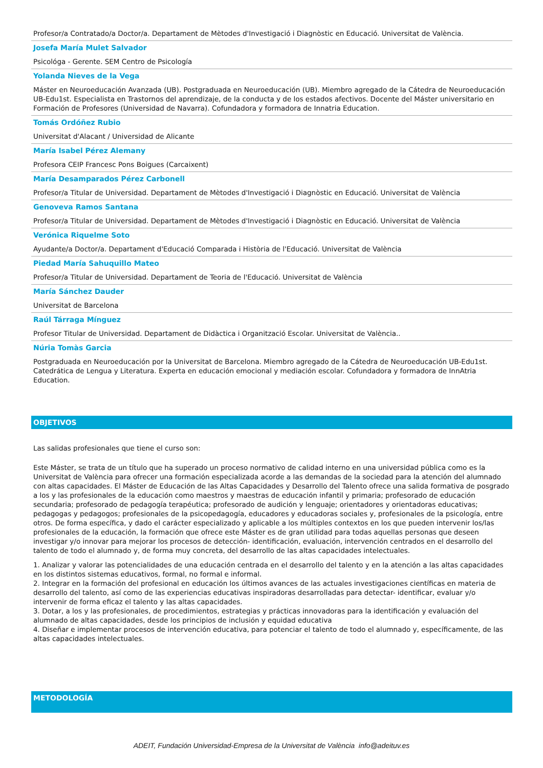Profesor/a Contratado/a Doctor/a. Departament de Mètodes d'Investigació i Diagnòstic en Educació. Universitat de València.
Josefa María Mulet Salvador
Psicológa - Gerente. SEM Centro de Psicología
Yolanda Nieves de la Vega
Máster en Neuroeducación Avanzada (UB). Postgraduada en Neuroeducación (UB). Miembro agregado de la Cátedra de Neuroeducación UB-Edu1st. Especialista en Trastornos del aprendizaje, de la conducta y de los estados afectivos. Docente del Máster universitario en Formación de Profesores (Universidad de Navarra). Cofundadora y formadora de Innatria Education.
Tomás Ordóñez Rubio
Universitat d'Alacant / Universidad de Alicante
María Isabel Pérez Alemany
Profesora CEIP Francesc Pons Boigues (Carcaixent)
María Desamparados Pérez Carbonell
Profesor/a Titular de Universidad. Departament de Mètodes d'Investigació i Diagnòstic en Educació. Universitat de València
Genoveva Ramos Santana
Profesor/a Titular de Universidad. Departament de Mètodes d'Investigació i Diagnòstic en Educació. Universitat de València
Verónica Riquelme Soto
Ayudante/a Doctor/a. Departament d'Educació Comparada i Història de l'Educació. Universitat de València
Piedad María Sahuquillo Mateo
Profesor/a Titular de Universidad. Departament de Teoria de l'Educació. Universitat de València
María Sánchez Dauder
Universitat de Barcelona
Raúl Tárraga Mínguez
Profesor Titular de Universidad. Departament de Didàctica i Organització Escolar. Universitat de València..
Núria Tomàs Garcia
Postgraduada en Neuroeducación por la Universitat de Barcelona. Miembro agregado de la Cátedra de Neuroeducación UB-Edu1st. Catedrática de Lengua y Literatura. Experta en educación emocional y mediación escolar. Cofundadora y formadora de InnAtria Education.
OBJETIVOS
Las salidas profesionales que tiene el curso son:
Este Máster, se trata de un título que ha superado un proceso normativo de calidad interno en una universidad pública como es la Universitat de València para ofrecer una formación especializada acorde a las demandas de la sociedad para la atención del alumnado con altas capacidades. El Máster de Educación de las Altas Capacidades y Desarrollo del Talento ofrece una salida formativa de posgrado a los y las profesionales de la educación como maestros y maestras de educación infantil y primaria; profesorado de educación secundaria; profesorado de pedagogía terapéutica; profesorado de audición y lenguaje; orientadores y orientadoras educativas; pedagogas y pedagogos; profesionales de la psicopedagogía, educadores y educadoras sociales y, profesionales de la psicología, entre otros. De forma específica, y dado el carácter especializado y aplicable a los múltiples contextos en los que pueden intervenir los/las profesionales de la educación, la formación que ofrece este Máster es de gran utilidad para todas aquellas personas que deseen investigar y/o innovar para mejorar los procesos de detección- identificación, evaluación, intervención centrados en el desarrollo del talento de todo el alumnado y, de forma muy concreta, del desarrollo de las altas capacidades intelectuales.
1. Analizar y valorar las potencialidades de una educación centrada en el desarrollo del talento y en la atención a las altas capacidades en los distintos sistemas educativos, formal, no formal e informal.
2. Integrar en la formación del profesional en educación los últimos avances de las actuales investigaciones científicas en materia de desarrollo del talento, así como de las experiencias educativas inspiradoras desarrolladas para detectar- identificar, evaluar y/o intervenir de forma eficaz el talento y las altas capacidades.
3. Dotar, a los y las profesionales, de procedimientos, estrategias y prácticas innovadoras para la identificación y evaluación del alumnado de altas capacidades, desde los principios de inclusión y equidad educativa
4. Diseñar e implementar procesos de intervención educativa, para potenciar el talento de todo el alumnado y, específicamente, de las altas capacidades intelectuales.
METODOLOGÍA
ADEIT, Fundación Universidad-Empresa de la Universitat de València info@adeituv.es